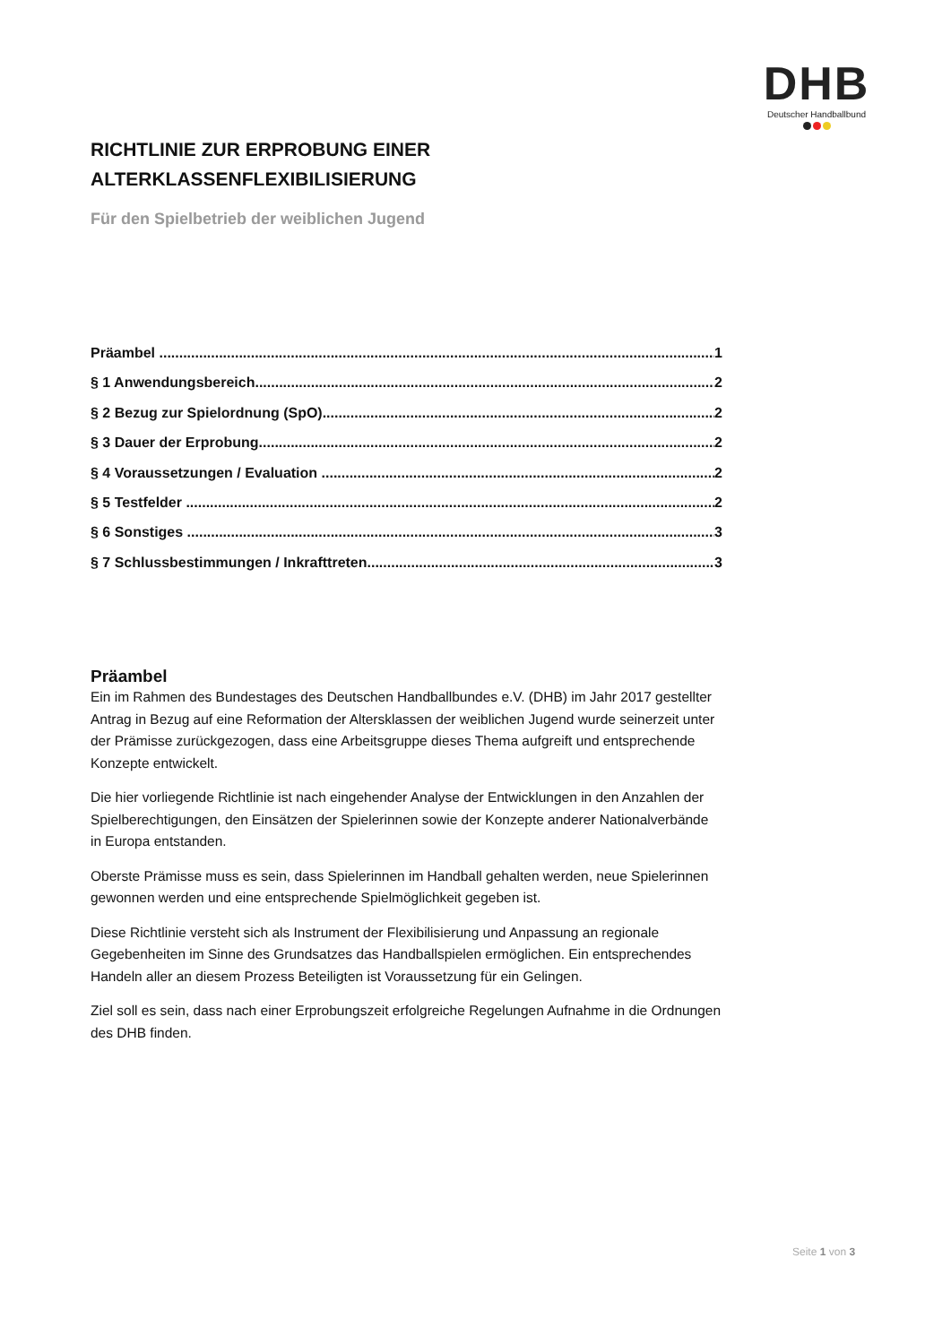DHB
Deutscher Handballbund
RICHTLINIE ZUR ERPROBUNG EINER ALTERKLASSENFLEXIBILISIERUNG
Für den Spielbetrieb der weiblichen Jugend
Präambel 1
§ 1 Anwendungsbereich 2
§ 2 Bezug zur Spielordnung (SpO) 2
§ 3 Dauer der Erprobung 2
§ 4 Voraussetzungen / Evaluation 2
§ 5 Testfelder 2
§ 6 Sonstiges 3
§ 7 Schlussbestimmungen / Inkrafttreten 3
Präambel
Ein im Rahmen des Bundestages des Deutschen Handballbundes e.V. (DHB) im Jahr 2017 gestellter Antrag in Bezug auf eine Reformation der Altersklassen der weiblichen Jugend wurde seinerzeit unter der Prämisse zurückgezogen, dass eine Arbeitsgruppe dieses Thema aufgreift und entsprechende Konzepte entwickelt.
Die hier vorliegende Richtlinie ist nach eingehender Analyse der Entwicklungen in den Anzahlen der Spielberechtigungen, den Einsätzen der Spielerinnen sowie der Konzepte anderer Nationalverbände in Europa entstanden.
Oberste Prämisse muss es sein, dass Spielerinnen im Handball gehalten werden, neue Spielerinnen gewonnen werden und eine entsprechende Spielmöglichkeit gegeben ist.
Diese Richtlinie versteht sich als Instrument der Flexibilisierung und Anpassung an regionale Gegebenheiten im Sinne des Grundsatzes das Handballspielen ermöglichen. Ein entsprechendes Handeln aller an diesem Prozess Beteiligten ist Voraussetzung für ein Gelingen.
Ziel soll es sein, dass nach einer Erprobungszeit erfolgreiche Regelungen Aufnahme in die Ordnungen des DHB finden.
Seite 1 von 3